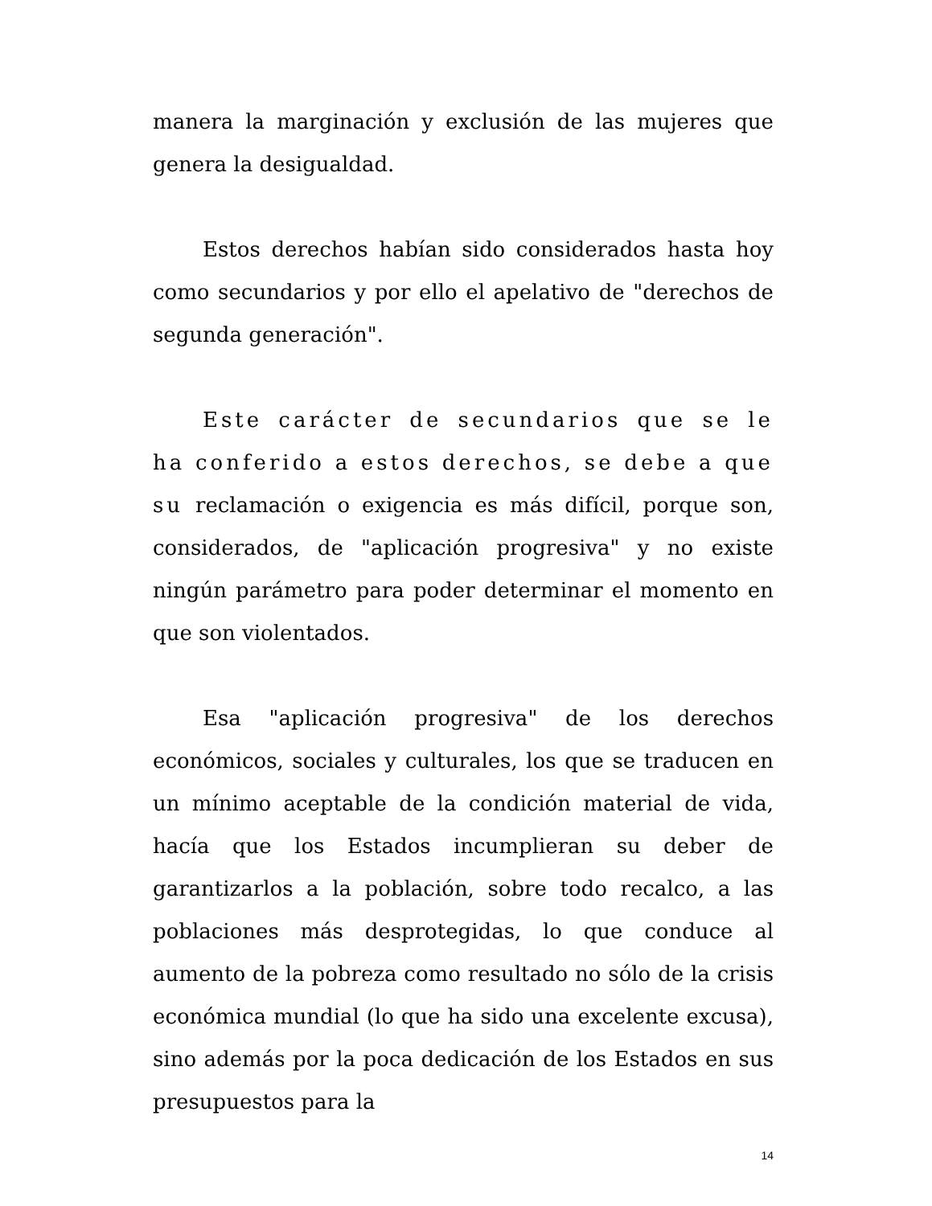manera la marginación y exclusión de las mujeres que genera la desigualdad.
Estos derechos habían sido considerados hasta hoy como secundarios y por ello el apelativo de "derechos de segunda generación".
Este carácter de secundarios que se le ha conferido a estos derechos, se debe a que su reclamación o exigencia es más difícil, porque son, considerados, de "aplicación progresiva" y no existe ningún parámetro para poder determinar el momento en que son violentados.
Esa "aplicación progresiva" de los derechos económicos, sociales y culturales, los que se traducen en un mínimo aceptable de la condición material de vida, hacía que los Estados incumplieran su deber de garantizarlos a la población, sobre todo recalco, a las poblaciones más desprotegidas, lo que conduce al aumento de la pobreza como resultado no sólo de la crisis económica mundial (lo que ha sido una excelente excusa), sino además por la poca dedicación de los Estados en sus presupuestos para la
14